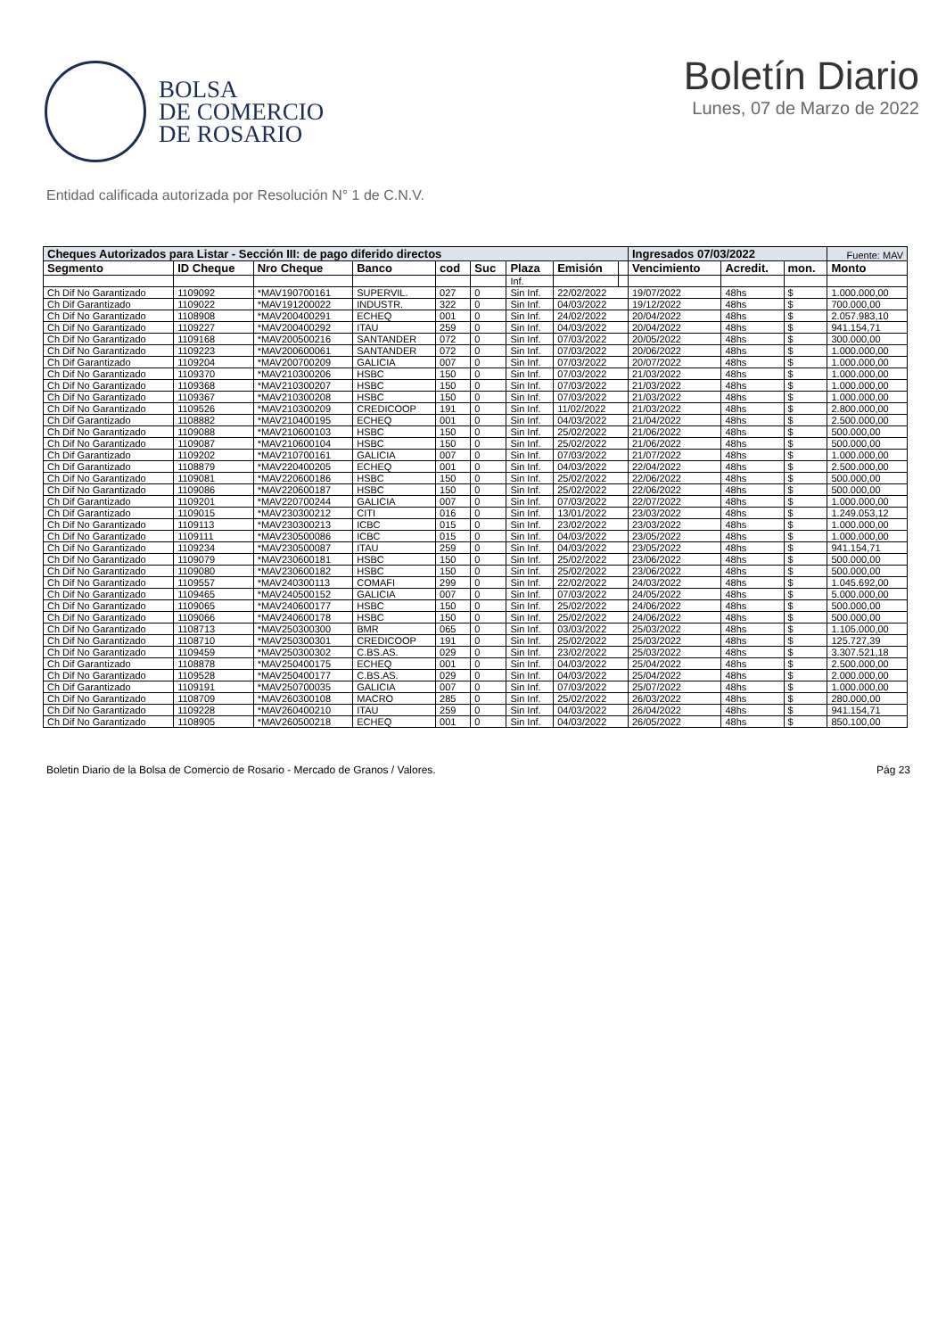BOLSA
DE COMERCIO
DE ROSARIO
Boletín Diario
Lunes, 07 de Marzo de 2022
Entidad calificada autorizada por Resolución N° 1 de C.N.V.
| Cheques Autorizados para Listar - Sección III: de pago diferido directos | | | | | | | | | Ingresados 07/03/2022 | | | Fuente: MAV |
| --- | --- | --- | --- | --- | --- | --- | --- | --- | --- | --- | --- | --- |
| Segmento | ID Cheque | Nro Cheque | Banco | cod | Suc | Plaza | Emisión | | Vencimiento | Acredit. | mon. | Monto |
| | | | | | | Inf. | | | | | | |
| Ch Dif No Garantizado | 1109092 | *MAV190700161 | SUPERVIL. | 027 | 0 | Sin Inf. | 22/02/2022 | | 19/07/2022 | 48hs | $ | 1.000.000,00 |
| Ch Dif Garantizado | 1109022 | *MAV191200022 | INDUSTR. | 322 | 0 | Sin Inf. | 04/03/2022 | | 19/12/2022 | 48hs | $ | 700.000,00 |
| Ch Dif No Garantizado | 1108908 | *MAV200400291 | ECHEQ | 001 | 0 | Sin Inf. | 24/02/2022 | | 20/04/2022 | 48hs | $ | 2.057.983,10 |
| Ch Dif No Garantizado | 1109227 | *MAV200400292 | ITAU | 259 | 0 | Sin Inf. | 04/03/2022 | | 20/04/2022 | 48hs | $ | 941.154,71 |
| Ch Dif No Garantizado | 1109168 | *MAV200500216 | SANTANDER | 072 | 0 | Sin Inf. | 07/03/2022 | | 20/05/2022 | 48hs | $ | 300.000,00 |
| Ch Dif No Garantizado | 1109223 | *MAV200600061 | SANTANDER | 072 | 0 | Sin Inf. | 07/03/2022 | | 20/06/2022 | 48hs | $ | 1.000.000,00 |
| Ch Dif Garantizado | 1109204 | *MAV200700209 | GALICIA | 007 | 0 | Sin Inf. | 07/03/2022 | | 20/07/2022 | 48hs | $ | 1.000.000,00 |
| Ch Dif No Garantizado | 1109370 | *MAV210300206 | HSBC | 150 | 0 | Sin Inf. | 07/03/2022 | | 21/03/2022 | 48hs | $ | 1.000.000,00 |
| Ch Dif No Garantizado | 1109368 | *MAV210300207 | HSBC | 150 | 0 | Sin Inf. | 07/03/2022 | | 21/03/2022 | 48hs | $ | 1.000.000,00 |
| Ch Dif No Garantizado | 1109367 | *MAV210300208 | HSBC | 150 | 0 | Sin Inf. | 07/03/2022 | | 21/03/2022 | 48hs | $ | 1.000.000,00 |
| Ch Dif No Garantizado | 1109526 | *MAV210300209 | CREDICOOP | 191 | 0 | Sin Inf. | 11/02/2022 | | 21/03/2022 | 48hs | $ | 2.800.000,00 |
| Ch Dif Garantizado | 1108882 | *MAV210400195 | ECHEQ | 001 | 0 | Sin Inf. | 04/03/2022 | | 21/04/2022 | 48hs | $ | 2.500.000,00 |
| Ch Dif No Garantizado | 1109088 | *MAV210600103 | HSBC | 150 | 0 | Sin Inf. | 25/02/2022 | | 21/06/2022 | 48hs | $ | 500.000,00 |
| Ch Dif No Garantizado | 1109087 | *MAV210600104 | HSBC | 150 | 0 | Sin Inf. | 25/02/2022 | | 21/06/2022 | 48hs | $ | 500.000,00 |
| Ch Dif Garantizado | 1109202 | *MAV210700161 | GALICIA | 007 | 0 | Sin Inf. | 07/03/2022 | | 21/07/2022 | 48hs | $ | 1.000.000,00 |
| Ch Dif Garantizado | 1108879 | *MAV220400205 | ECHEQ | 001 | 0 | Sin Inf. | 04/03/2022 | | 22/04/2022 | 48hs | $ | 2.500.000,00 |
| Ch Dif No Garantizado | 1109081 | *MAV220600186 | HSBC | 150 | 0 | Sin Inf. | 25/02/2022 | | 22/06/2022 | 48hs | $ | 500.000,00 |
| Ch Dif No Garantizado | 1109086 | *MAV220600187 | HSBC | 150 | 0 | Sin Inf. | 25/02/2022 | | 22/06/2022 | 48hs | $ | 500.000,00 |
| Ch Dif Garantizado | 1109201 | *MAV220700244 | GALICIA | 007 | 0 | Sin Inf. | 07/03/2022 | | 22/07/2022 | 48hs | $ | 1.000.000,00 |
| Ch Dif Garantizado | 1109015 | *MAV230300212 | CITI | 016 | 0 | Sin Inf. | 13/01/2022 | | 23/03/2022 | 48hs | $ | 1.249.053,12 |
| Ch Dif No Garantizado | 1109113 | *MAV230300213 | ICBC | 015 | 0 | Sin Inf. | 23/02/2022 | | 23/03/2022 | 48hs | $ | 1.000.000,00 |
| Ch Dif No Garantizado | 1109111 | *MAV230500086 | ICBC | 015 | 0 | Sin Inf. | 04/03/2022 | | 23/05/2022 | 48hs | $ | 1.000.000,00 |
| Ch Dif No Garantizado | 1109234 | *MAV230500087 | ITAU | 259 | 0 | Sin Inf. | 04/03/2022 | | 23/05/2022 | 48hs | $ | 941.154,71 |
| Ch Dif No Garantizado | 1109079 | *MAV230600181 | HSBC | 150 | 0 | Sin Inf. | 25/02/2022 | | 23/06/2022 | 48hs | $ | 500.000,00 |
| Ch Dif No Garantizado | 1109080 | *MAV230600182 | HSBC | 150 | 0 | Sin Inf. | 25/02/2022 | | 23/06/2022 | 48hs | $ | 500.000,00 |
| Ch Dif No Garantizado | 1109557 | *MAV240300113 | COMAFI | 299 | 0 | Sin Inf. | 22/02/2022 | | 24/03/2022 | 48hs | $ | 1.045.692,00 |
| Ch Dif No Garantizado | 1109465 | *MAV240500152 | GALICIA | 007 | 0 | Sin Inf. | 07/03/2022 | | 24/05/2022 | 48hs | $ | 5.000.000,00 |
| Ch Dif No Garantizado | 1109065 | *MAV240600177 | HSBC | 150 | 0 | Sin Inf. | 25/02/2022 | | 24/06/2022 | 48hs | $ | 500.000,00 |
| Ch Dif No Garantizado | 1109066 | *MAV240600178 | HSBC | 150 | 0 | Sin Inf. | 25/02/2022 | | 24/06/2022 | 48hs | $ | 500.000,00 |
| Ch Dif No Garantizado | 1108713 | *MAV250300300 | BMR | 065 | 0 | Sin Inf. | 03/03/2022 | | 25/03/2022 | 48hs | $ | 1.105.000,00 |
| Ch Dif No Garantizado | 1108710 | *MAV250300301 | CREDICOOP | 191 | 0 | Sin Inf. | 25/02/2022 | | 25/03/2022 | 48hs | $ | 125.727,39 |
| Ch Dif No Garantizado | 1109459 | *MAV250300302 | C.BS.AS. | 029 | 0 | Sin Inf. | 23/02/2022 | | 25/03/2022 | 48hs | $ | 3.307.521,18 |
| Ch Dif Garantizado | 1108878 | *MAV250400175 | ECHEQ | 001 | 0 | Sin Inf. | 04/03/2022 | | 25/04/2022 | 48hs | $ | 2.500.000,00 |
| Ch Dif No Garantizado | 1109528 | *MAV250400177 | C.BS.AS. | 029 | 0 | Sin Inf. | 04/03/2022 | | 25/04/2022 | 48hs | $ | 2.000.000,00 |
| Ch Dif Garantizado | 1109191 | *MAV250700035 | GALICIA | 007 | 0 | Sin Inf. | 07/03/2022 | | 25/07/2022 | 48hs | $ | 1.000.000,00 |
| Ch Dif No Garantizado | 1108709 | *MAV260300108 | MACRO | 285 | 0 | Sin Inf. | 25/02/2022 | | 26/03/2022 | 48hs | $ | 280.000,00 |
| Ch Dif No Garantizado | 1109228 | *MAV260400210 | ITAU | 259 | 0 | Sin Inf. | 04/03/2022 | | 26/04/2022 | 48hs | $ | 941.154,71 |
| Ch Dif No Garantizado | 1108905 | *MAV260500218 | ECHEQ | 001 | 0 | Sin Inf. | 04/03/2022 | | 26/05/2022 | 48hs | $ | 850.100,00 |
Boletin Diario de la Bolsa de Comercio de Rosario - Mercado de Granos / Valores. Pág 23